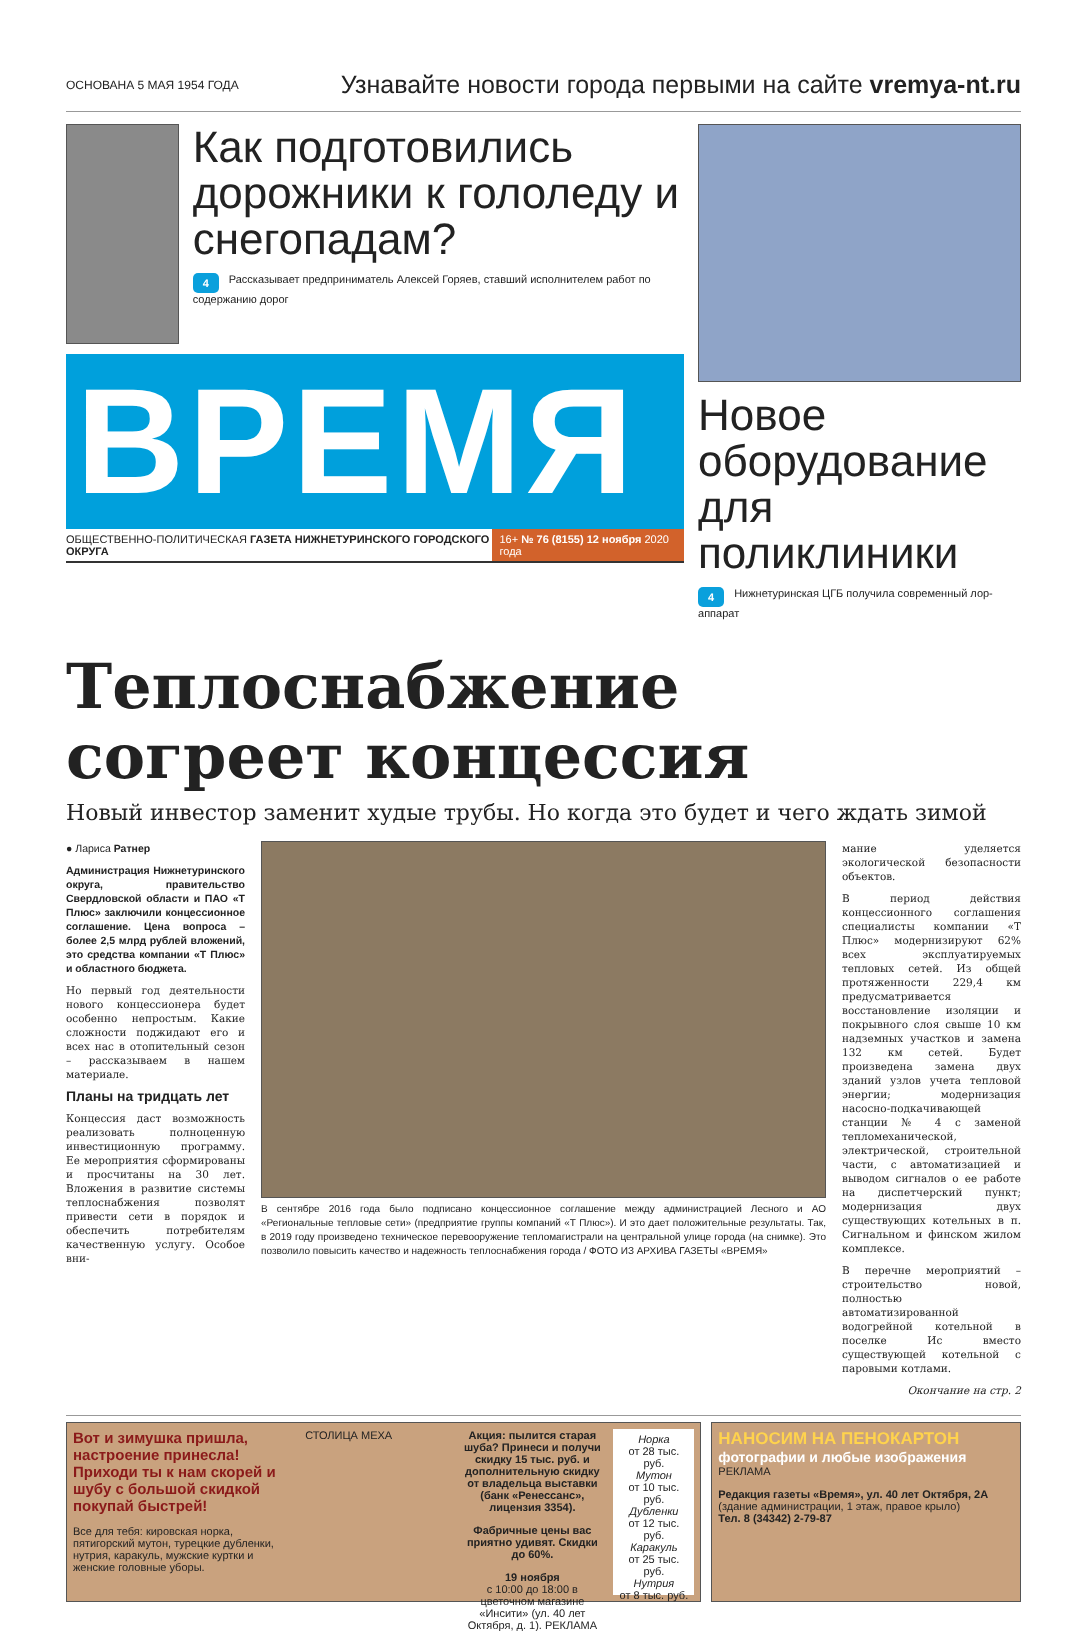ОСНОВАНА 5 МАЯ 1954 ГОДА Узнавайте новости города первыми на сайте vremya-nt.ru
Как подготовились дорожники к гололеду и снегопадам?
4 Рассказывает предприниматель Алексей Горяев, ставший исполнителем работ по содержанию дорог
ВРЕМЯ
ОБЩЕСТВЕННО-ПОЛИТИЧЕСКАЯ ГАЗЕТА НИЖНЕТУРИНСКОГО ГОРОДСКОГО ОКРУГА 16+ № 76 (8155) 12 ноября 2020 года
Новое оборудование для поликлиники
4 Нижнетуринская ЦГБ получила современный лор-аппарат
Теплоснабжение
согреет концессия
Новый инвестор заменит худые трубы. Но когда это будет и чего ждать зимой
● Лариса Ратнер
Администрация Нижнетуринского округа, правительство Свердловской области и ПАО «Т Плюс» заключили концессионное соглашение. Цена вопроса – более 2,5 млрд рублей вложений, это средства компании «Т Плюс» и областного бюджета.
Но первый год деятельности нового концессионера будет особенно непростым. Какие сложности поджидают его и всех нас в отопительный сезон – рассказываем в нашем материале.
Планы на тридцать лет
Концессия даст возможность реализовать полноценную инвестиционную программу. Ее мероприятия сформированы и просчитаны на 30 лет. Вложения в развитие системы теплоснабжения позволят привести сети в порядок и обеспечить потребителям качественную услугу. Особое вни-
В сентябре 2016 года было подписано концессионное соглашение между администрацией Лесного и АО «Региональные тепловые сети» (предприятие группы компаний «Т Плюс»). И это дает положительные результаты. Так, в 2019 году произведено техническое перевооружение тепломагистрали на центральной улице города (на снимке). Это позволило повысить качество и надежность теплоснабжения города / ФОТО ИЗ АРХИВА ГАЗЕТЫ «ВРЕМЯ»
мание уделяется экологической безопасности объектов.
В период действия концессионного соглашения специалисты компании «Т Плюс» модернизируют 62% всех эксплуатируемых тепловых сетей. Из общей протяженности 229,4 км предусматривается восстановление изоляции и покрывного слоя свыше 10 км надземных участков и замена 132 км сетей. Будет произведена замена двух зданий узлов учета тепловой энергии; модернизация насосно-подкачивающей станции № 4 с заменой тепломеханической, электрической, строительной части, с автоматизацией и выводом сигналов о ее работе на диспетчерский пункт; модернизация двух существующих котельных в п. Сигнальном и финском жилом комплексе.
В перечне мероприятий – строительство новой, полностью автоматизированной водогрейной котельной в поселке Ис вместо существующей котельной с паровыми котлами.
Окончание на стр. 2
Вот и зимушка пришла, настроение принесла! Приходи ты к нам скорей и шубу с большой скидкой покупай быстрей!
Все для тебя: кировская норка, пятигорский мутон, турецкие дубленки, нутрия, каракуль, мужские куртки и женские головные уборы.
СТОЛИЦА МЕХА Акция: пылится старая шуба? Принеси и получи скидку 15 тыс. руб. и дополнительную скидку от владельца выставки (банк «Ренессанс», лицензия 3354).
Фабричные цены вас приятно удивят. Скидки до 60%.
19 ноября
с 10:00 до 18:00 в цветочном магазине «Инсити» (ул. 40 лет Октября, д. 1). РЕКЛАМА
Норка
от 28 тыс. руб.
Мутон
от 10 тыс. руб.
Дубленки
от 12 тыс. руб.
Каракуль
от 25 тыс. руб.
Нутрия
от 8 тыс. руб.
НАНОСИМ НА ПЕНОКАРТОН
фотографии и любые изображения РЕКЛАМА
Редакция газеты «Время», ул. 40 лет Октября, 2А
(здание администрации, 1 этаж, правое крыло)
Тел. 8 (34342) 2-79-87